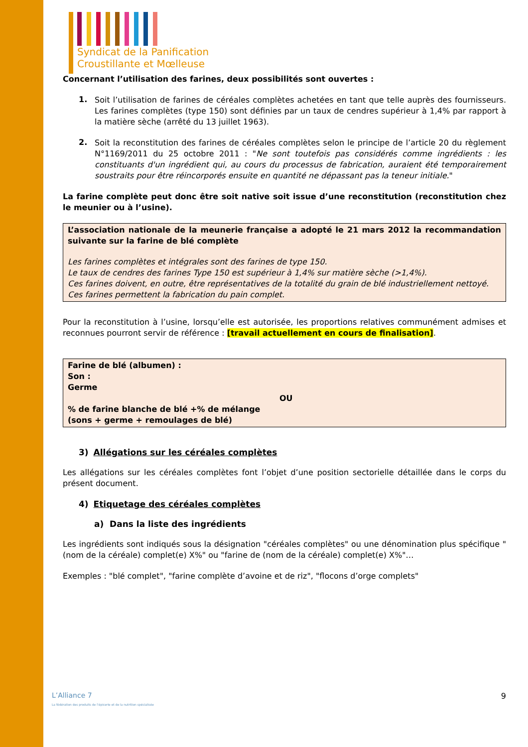Syndicat de la Panification
Croustillante et Mœlleuse
Concernant l’utilisation des farines, deux possibilités sont ouvertes :
1.
Soit l’utilisation de farines de céréales complètes achetées en tant que telle auprès des fournisseurs. Les farines complètes (type 150) sont définies par un taux de cendres supérieur à 1,4% par rapport à la matière sèche (arrêté du 13 juillet 1963).
2.
Soit la reconstitution des farines de céréales complètes selon le principe de l’article 20 du règlement N°1169/2011 du 25 octobre 2011 : "Ne sont toutefois pas considérés comme ingrédients : les constituants d'un ingrédient qui, au cours du processus de fabrication, auraient été temporairement soustraits pour être réincorporés ensuite en quantité ne dépassant pas la teneur initiale."
La farine complète peut donc être soit native soit issue d’une reconstitution (reconstitution chez le meunier ou à l’usine).
L’association nationale de la meunerie française a adopté le 21 mars 2012 la recommandation suivante sur la farine de blé complète
Les farines complètes et intégrales sont des farines de type 150.
Le taux de cendres des farines Type 150 est supérieur à 1,4% sur matière sèche (>1,4%).
Ces farines doivent, en outre, être représentatives de la totalité du grain de blé industriellement nettoyé.
Ces farines permettent la fabrication du pain complet.
Pour la reconstitution à l’usine, lorsqu’elle est autorisée, les proportions relatives communément admises et reconnues pourront servir de référence : [travail actuellement en cours de finalisation].
Farine de blé (albumen) :
Son :
Germe
OU
% de farine blanche de blé +% de mélange
(sons + germe + remoulages de blé)
3) Allégations sur les céréales complètes
Les allégations sur les céréales complètes font l’objet d’une position sectorielle détaillée dans le corps du présent document.
4) Etiquetage des céréales complètes
a) Dans la liste des ingrédients
Les ingrédients sont indiqués sous la désignation "céréales complètes" ou une dénomination plus spécifique "(nom de la céréale) complet(e) X%" ou "farine de (nom de la céréale) complet(e) X%"…
Exemples : "blé complet", "farine complète d’avoine et de riz", "flocons d’orge complets"
L’Alliance 7
La fédération des produits de l’épicerie et de la nutrition spécialisée
9